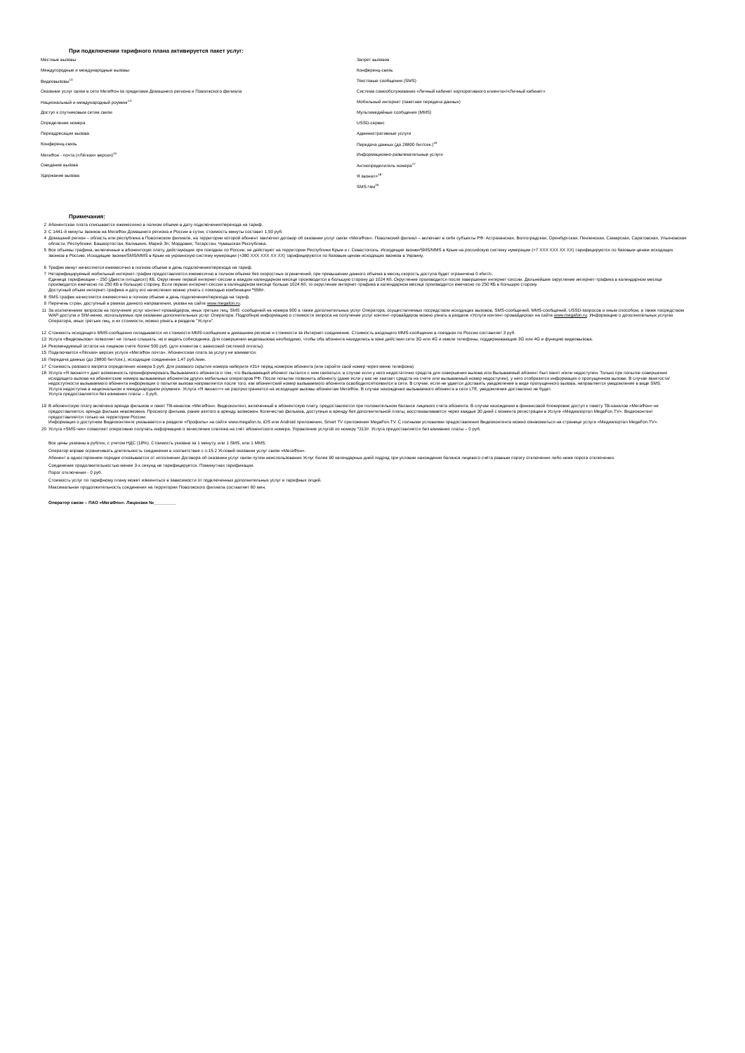При подключении тарифного плана активируется пакет услуг:
| Местные вызовы | Запрет вызовов |
| Междугородные и международные вызовы | Конференц-связь |
| Видеовызовы<sup>13</sup> | Текстовые сообщения (SMS) |
| Оказание услуг связи в сети МегаФон за пределами Домашнего региона и Поволжского филиала | Система самообслуживания «Личный кабинет корпоративного клиента»/«Личный кабинет» |
| Национальный и международный роуминг<sup>14</sup> | Мобильный интернет (пакетная передача данных) |
| Доступ к спутниковым сетям связи | Мультимедийные сообщения (MMS) |
| Определение номера | USSD-сервис |
| Переадресация вызова | Административные услуги |
| Конференц-связь | Передача данных (до 28800 бит/сек.)<sup>16</sup> |
| МегаФон - почта («Лёгкая» версия)<sup>15</sup> | Информационно-развлекательные услуги |
| Ожидание вызова | Антиопределитель номера<sup>17</sup> |
| Удержание вызова | Я звонил+<sup>18</sup> |
| | SMS-Чек<sup>20</sup> |
Примечания:
| 2 | Абонентская плата списывается ежемесяяно в полном объеме в дату подключения/перехода на тариф. |
| 3 | С 1441-й минуты звонков на МегаФон Домашнего региона и России в сутки, стоимость минуты составит 1,50 руб. |
| 4 | Домашний регион – область или республика в Поволжском филиале, на территории которой абонент заключил договор об оказании услуг связи «МегаФон». Поволжский филиал – включает в себя субъекты РФ: Астраханская, Волгоградская, Оренбургская, Пензенская, Самарская, Саратовская, Ульяновская области, Республики: Башкортостан, Калмыкия, Марий Эл, Мордовия, Татарстан, Чувашская Республика. |
| 5 | Все объемы трафика, включенные в абонентскую плату, действующие при поездках по России, не действуют на территории Республики Крым и г. Севастополь. Исходящие звонки/SMS/MMS в Крым на российскую систему нумерации (+7 XXX XXX XX XX) тарифицируются по базовым ценам исходящих звонков в Россию. Исходящие звонки/SMS/MMS в Крым на украинскую систему нумерации (+380 XXX XXX XX XX) тарифицируются по базовым ценам исходящих звонков в Украину. |
| 6 | Трафик минут начисляется ежемесячно в полном объеме в день подключения/перехода на тариф. |
| 7 | Нетарифицируемый мобильный интернет-трафик предоставляется ежемесячно в полном объеме без скоростных ограничений, при превышении данного объема в месяц скорость доступа будет ограничена 0 кбит/с. Единица тарификации – 250 (Двести пятьдесят) КБ. Округление первой интернет-сессии в каждом календарном месяце производится в большую сторону до 1024 Кб. Округление производится после завершения интернет-сессии. Дальнейшее округление интернет-трафика в календарном месяце производится ежечасно по 250 КБ в большую сторону. Если первая интернет-сессия в календарном месяце больше 1024 Кб, то округление интернет-трафика в календарном месяце производится ежечасно по 250 КБ в большую сторону. Доступный объем интернет-трафика и дату его начисления можно узнать с помощью комбинации *558#. |
| 8 | SMS-трафик начисляется ежемесячно в полном объеме в день подключения/перехода на тариф. |
| 9 | Перечень стран, доступный в рамках данного направления, указан на сайте www.megafon.ru . |
| 11 | За исключением запросов на получение услуг контент-провайдеров, иных третьих лиц, SMS -сообщений на номера 900 а также дополнительных услуг Оператора, осуществляемых посредством исходящих вызовов, SMS-сообщений, MMS-сообщений, USSD-запросов и иным способом, а также посредством WAP-доступа и SIM-меню, используемых при оказании дополнительных услуг Оператора. Подробную информацию о стоимости запроса на получение услуг контент-провайдеров можно узнать в разделе «Услуги контент-провайдеров» на сайте www.megafon.ru . Информацию о дополнительных услугах Оператора, иных третьих лиц, и их стоимости, можно узнать в разделе "Услуги". |
| 12 | Стоимость исходящего MMS-сообщения складывается из стоимости MMS-сообщения в домашнем регионе и стоимости за Интернет-соединение. Стоимость входящего MMS-сообщения в поездках по России составляет 3 руб. |
| 13 | Услуга «Видеовызов» позволяет не только слышать, но и видеть собеседника. Для совершения видеовызова необходимо, чтобы оба абонента находились в зоне действия сети 3G или 4G и имели телефоны, поддерживающие 3G или 4G и функцию видеовызова. |
| 14 | Рекомендуемый остаток на лицевом счете более 500 руб. (для клиентов с авансовой системой оплаты). |
| 15 | Подключается «Лёгкая» версия услуги «МегаФон почта». Абонентская плата за услугу не взимается. |
| 16 | Передача данных (до 28800 бит/сек.), исходящие соединения 1,47 руб./мин. |
| 17 | Стоимость разового запрета определения номера 5 руб. Для разового скрытия номера наберите #31# перед номером абонента (или скройте свой номер через меню телефона) |
| 18 | Услуга «Я звонил+» дает возможность проинформировать Вызываемого абонента о том, что Вызывающий абонент пытался с ним связаться, в случае если у него недостаточно средств для совершения вызова или Вызываемый абонент был занят и/или недоступен. Только при попытке совершения исходящего вызова на абонентские номера вызываемых абонентов других мобильных операторов РФ. После попытки позвонить абоненту (даже если у вас не хватает средств на счете или вызываемый номер недоступен), у него отобразится информация о пропущенном вызове. В случае занятости/недоступности вызываемого абонента информация о попытке вызова направляется после того, как абонентский номер вызываемого абонента освободился/появился в сети. В случае, если не удается доставить уведомление в виде пропущенного вызова, направляется уведомление в виде SMS. Услуга недоступна в национальном и международном роуминге. Услуга «Я звонил+» не распространяется на исходящие вызовы абонентам МегаФон. В случае нахождения вызываемого абонента в сети LTE, уведомление доставлено не будет. Услуга предоставляется без взимания платы – 0 руб. |
| 19 | В абонентскую плату включена аренда фильмов и пакет ТВ-каналов «МегаФон». Видеоконтент, включенный в абонентскую плату, предоставляется при положительном балансе лицевого счета абонента. В случае нахождения в финансовой блокировке доступ к пакету ТВ-каналов «МегаФон» не предоставляется, аренда фильма невозможна. Просмотр фильма, ранее взятого в аренду, возможен. Количество фильмов, доступных в аренду без дополнительной платы, восстанавливается через каждые 30 дней с момента регистрации в Услуге «Медиапортал MegaFon.TV». Видеоконтент предоставляется только на территории России. Информация о доступном Видеоконтенте указывается в разделе «Профиль» на сайте www.megafon.tv, iOS или Android приложения, Smart TV приложения MegaFon.TV. С полными условиями предоставления Видеоконтента можно ознакомиться на странице услуги «Медиапортал MegaFon.TV». |
| 20 | Услуга «SMS-чек» позволяет оперативно получать информацию о зачислении платежа на счёт абонентского номера. Управление услугой по номеру *313#. Услуга предоставляется без взимания платы – 0 руб. |
Все цены указаны в рублях, с учетом НДС (18%). Стоимость указана за 1 минуту, или 1 SMS, или 1 MMS.
Оператор вправе ограничивать длительность соединения в соответствие с п.15.2 Условий оказания услуг связи «МегаФон».
Абонент в одностороннем порядке отказывается от исполнения Договора об оказании услуг связи путем неиспользования Услуг более 90 календарных дней подряд при условии нахождения баланса лицевого счёта равным порогу отключения либо ниже порога отключения.
Соединение продолжительностью менее 3-х секунд не тарифицируется. Поминутная тарификация.
Порог отключения - 0 руб.
Стоимость услуг по тарифному плану может изменяться в зависимости от подключенных дополнительных услуг и тарифных опций.
Максимальная продолжительность соединения на территории Поволжского филиала составляет 60 мин.
Оператор связи – ПАО «МегаФон». Лицензии №_________